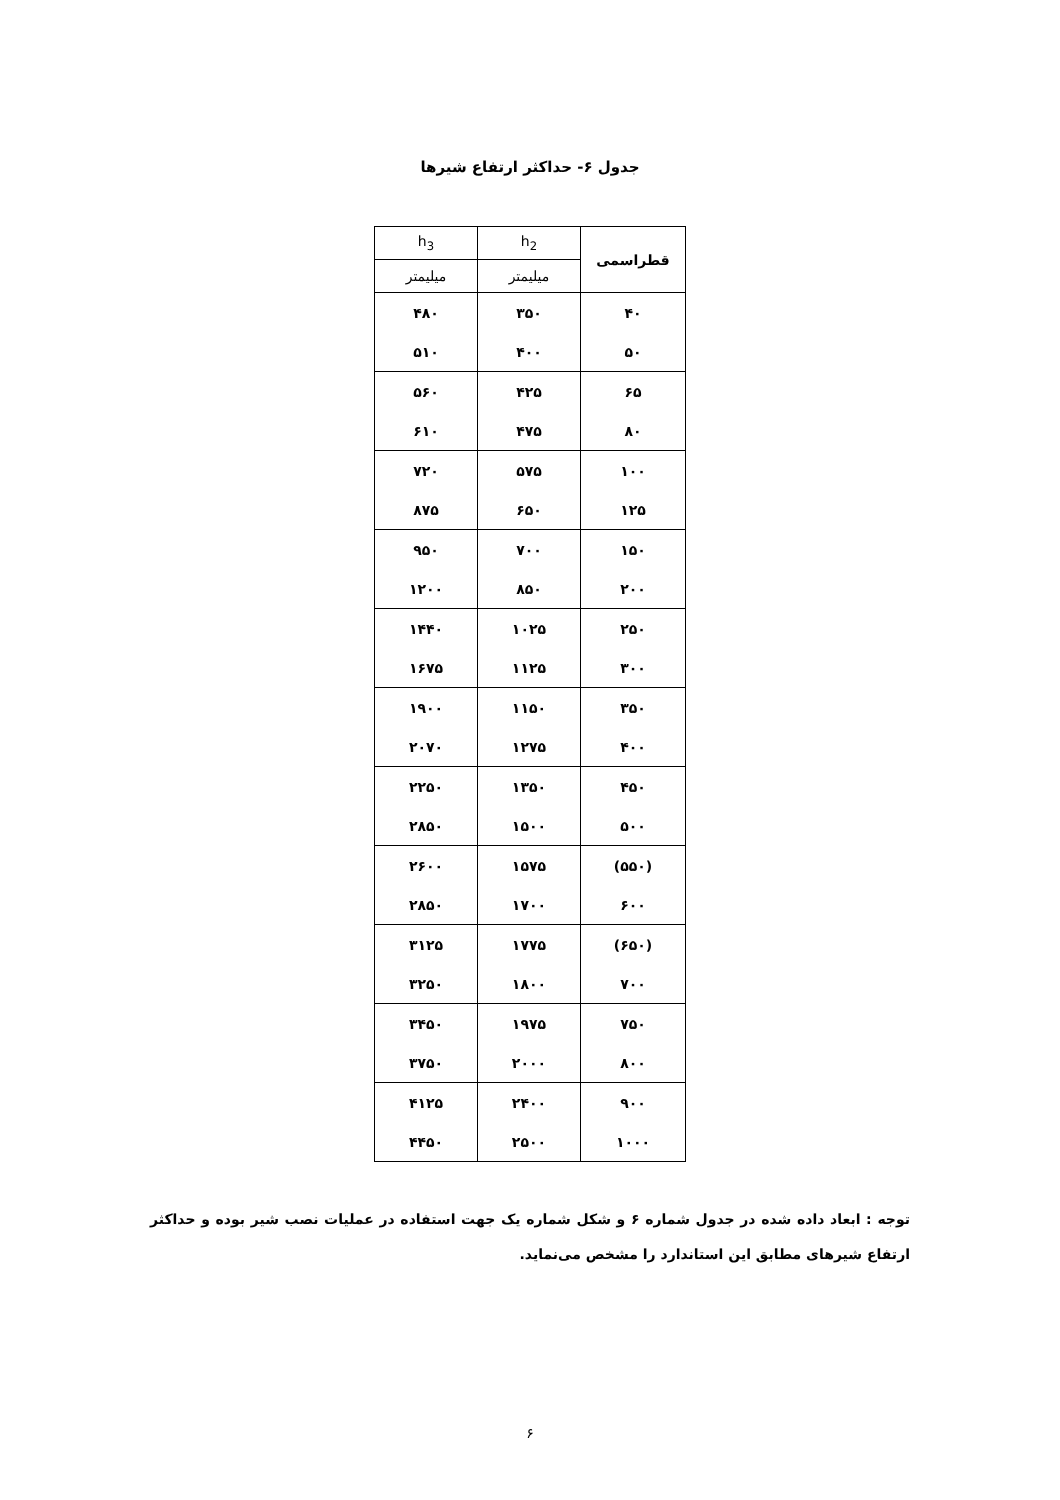جدول ۶- حداکثر ارتفاع شیرها
| قطراسمی | h<sub>2</sub> | h<sub>3</sub> |
| --- | --- | --- |
| | میلیمتر | میلیمتر |
| ۴۰ | ۳۵۰ | ۴۸۰ |
| ۵۰ | ۴۰۰ | ۵۱۰ |
| ۶۵ | ۴۲۵ | ۵۶۰ |
| ۸۰ | ۴۷۵ | ۶۱۰ |
| ۱۰۰ | ۵۷۵ | ۷۲۰ |
| ۱۲۵ | ۶۵۰ | ۸۷۵ |
| ۱۵۰ | ۷۰۰ | ۹۵۰ |
| ۲۰۰ | ۸۵۰ | ۱۲۰۰ |
| ۲۵۰ | ۱۰۲۵ | ۱۴۴۰ |
| ۳۰۰ | ۱۱۲۵ | ۱۶۷۵ |
| ۳۵۰ | ۱۱۵۰ | ۱۹۰۰ |
| ۴۰۰ | ۱۲۷۵ | ۲۰۷۰ |
| ۴۵۰ | ۱۳۵۰ | ۲۲۵۰ |
| ۵۰۰ | ۱۵۰۰ | ۲۸۵۰ |
| (۵۵۰) | ۱۵۷۵ | ۲۶۰۰ |
| ۶۰۰ | ۱۷۰۰ | ۲۸۵۰ |
| (۶۵۰) | ۱۷۷۵ | ۳۱۲۵ |
| ۷۰۰ | ۱۸۰۰ | ۳۲۵۰ |
| ۷۵۰ | ۱۹۷۵ | ۳۴۵۰ |
| ۸۰۰ | ۲۰۰۰ | ۳۷۵۰ |
| ۹۰۰ | ۲۴۰۰ | ۴۱۲۵ |
| ۱۰۰۰ | ۲۵۰۰ | ۴۴۵۰ |
توجه : ابعاد داده شده در جدول شماره ۶ و شکل شماره یک جهت استفاده در عملیات نصب شیر بوده و حداکثر ارتفاع شیرهای مطابق این استاندارد را مشخص می‌نماید.
۶